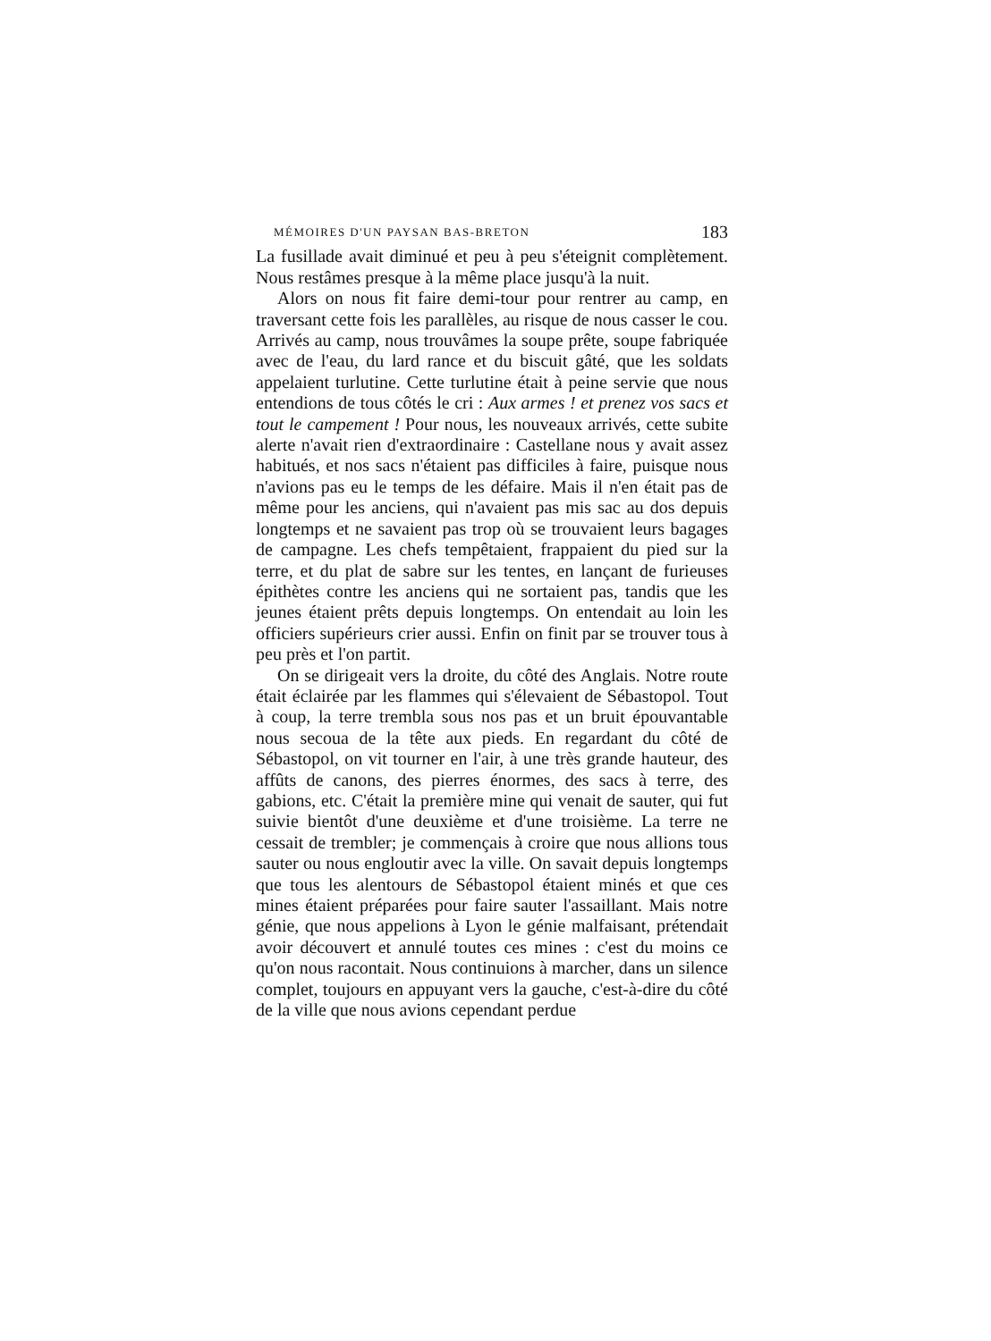MÉMOIRES D'UN PAYSAN BAS-BRETON 183
La fusillade avait diminué et peu à peu s'éteignit complètement. Nous restâmes presque à la même place jusqu'à la nuit.
Alors on nous fit faire demi-tour pour rentrer au camp, en traversant cette fois les parallèles, au risque de nous casser le cou. Arrivés au camp, nous trouvâmes la soupe prête, soupe fabriquée avec de l'eau, du lard rance et du biscuit gâté, que les soldats appelaient turlutine. Cette turlutine était à peine servie que nous entendions de tous côtés le cri : Aux armes ! et prenez vos sacs et tout le campement ! Pour nous, les nouveaux arrivés, cette subite alerte n'avait rien d'extraordinaire : Castellane nous y avait assez habitués, et nos sacs n'étaient pas difficiles à faire, puisque nous n'avions pas eu le temps de les défaire. Mais il n'en était pas de même pour les anciens, qui n'avaient pas mis sac au dos depuis longtemps et ne savaient pas trop où se trouvaient leurs bagages de campagne. Les chefs tempêtaient, frappaient du pied sur la terre, et du plat de sabre sur les tentes, en lançant de furieuses épithètes contre les anciens qui ne sortaient pas, tandis que les jeunes étaient prêts depuis longtemps. On entendait au loin les officiers supérieurs crier aussi. Enfin on finit par se trouver tous à peu près et l'on partit.
On se dirigeait vers la droite, du côté des Anglais. Notre route était éclairée par les flammes qui s'élevaient de Sébastopol. Tout à coup, la terre trembla sous nos pas et un bruit épouvantable nous secoua de la tête aux pieds. En regardant du côté de Sébastopol, on vit tourner en l'air, à une très grande hauteur, des affûts de canons, des pierres énormes, des sacs à terre, des gabions, etc. C'était la première mine qui venait de sauter, qui fut suivie bientôt d'une deuxième et d'une troisième. La terre ne cessait de trembler; je commençais à croire que nous allions tous sauter ou nous engloutir avec la ville. On savait depuis longtemps que tous les alentours de Sébastopol étaient minés et que ces mines étaient préparées pour faire sauter l'assaillant. Mais notre génie, que nous appelions à Lyon le génie malfaisant, prétendait avoir découvert et annulé toutes ces mines : c'est du moins ce qu'on nous racontait. Nous continuions à marcher, dans un silence complet, toujours en appuyant vers la gauche, c'est-à-dire du côté de la ville que nous avions cependant perdue